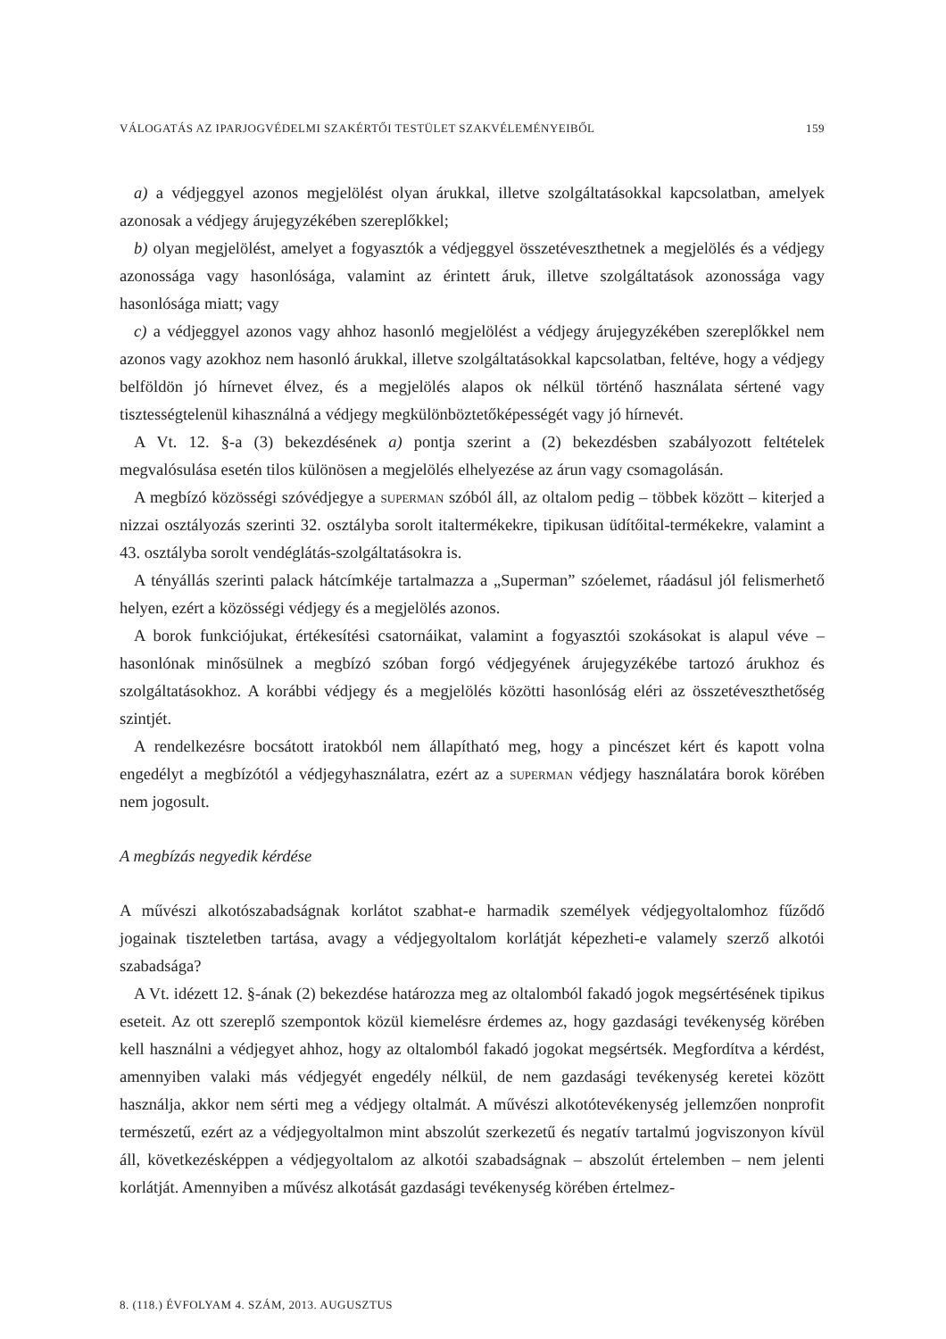VÁLOGATÁS AZ IPARJOGVÉDELMI SZAKÉRTŐI TESTÜLET SZAKVÉLEMÉNYEIBŐL 159
a) a védjeggyel azonos megjelölést olyan árukkal, illetve szolgáltatásokkal kapcsolatban, amelyek azonosak a védjegy árujegyzékében szereplőkkel;
b) olyan megjelölést, amelyet a fogyasztók a védjeggyel összetéveszthetnek a megjelölés és a védjegy azonossága vagy hasonlósága, valamint az érintett áruk, illetve szolgáltatások azonossága vagy hasonlósága miatt; vagy
c) a védjeggyel azonos vagy ahhoz hasonló megjelölést a védjegy árujegyzékében szereplőkkel nem azonos vagy azokhoz nem hasonló árukkal, illetve szolgáltatásokkal kapcsolatban, feltéve, hogy a védjegy belföldön jó hírnevet élvez, és a megjelölés alapos ok nélkül történő használata sértené vagy tisztességtelenül kihasználná a védjegy megkülönböztetőképességét vagy jó hírnevét.
A Vt. 12. §-a (3) bekezdésének a) pontja szerint a (2) bekezdésben szabályozott feltételek megvalósulása esetén tilos különösen a megjelölés elhelyezése az árun vagy csomagolásán.
A megbízó közösségi szóvédjegye a superman szóból áll, az oltalom pedig – többek között – kiterjed a nizzai osztályozás szerinti 32. osztályba sorolt italtermékekre, tipikusan üdítőital-termékekre, valamint a 43. osztályba sorolt vendéglátás-szolgáltatásokra is.
A tényállás szerinti palack hátcímkéje tartalmazza a „Superman” szóelemet, ráadásul jól felismerhető helyen, ezért a közösségi védjegy és a megjelölés azonos.
A borok funkciójukat, értékesítési csatornáikat, valamint a fogyasztói szokásokat is alapul véve – hasonlónak minősülnek a megbízó szóban forgó védjegyének árujegyzékébe tartozó árukhoz és szolgáltatásokhoz. A korábbi védjegy és a megjelölés közötti hasonlóság eléri az összetéveszthetőség szintjét.
A rendelkezésre bocsátott iratokból nem állapítható meg, hogy a pincészet kért és kapott volna engedélyt a megbízótól a védjegyhasználatra, ezért az a superman védjegy használatára borok körében nem jogosult.
A megbízás negyedik kérdése
A művészi alkotószabadságnak korlátot szabhat-e harmadik személyek védjegyoltalomhoz fűződő jogainak tiszteletben tartása, avagy a védjegyoltalom korlátját képezheti-e valamely szerző alkotói szabadsága?
A Vt. idézett 12. §-ának (2) bekezdése határozza meg az oltalomból fakadó jogok megsértésének tipikus eseteit. Az ott szereplő szempontok közül kiemelésre érdemes az, hogy gazdasági tevékenység körében kell használni a védjegyet ahhoz, hogy az oltalomból fakadó jogokat megsértsék. Megfordítva a kérdést, amennyiben valaki más védjegyét engedély nélkül, de nem gazdasági tevékenység keretei között használja, akkor nem sérti meg a védjegy oltalmát. A művészi alkotótevékenység jellemzően nonprofit természetű, ezért az a védjegyoltalmon mint abszolút szerkezetű és negatív tartalmú jogviszonyon kívül áll, következésképpen a védjegyoltalom az alkotói szabadságnak – abszolút értelemben – nem jelenti korlátját. Amennyiben a művész alkotását gazdasági tevékenység körében értelmez-
8. (118.) ÉVFOLYAM 4. SZÁM, 2013. AUGUSZTUS